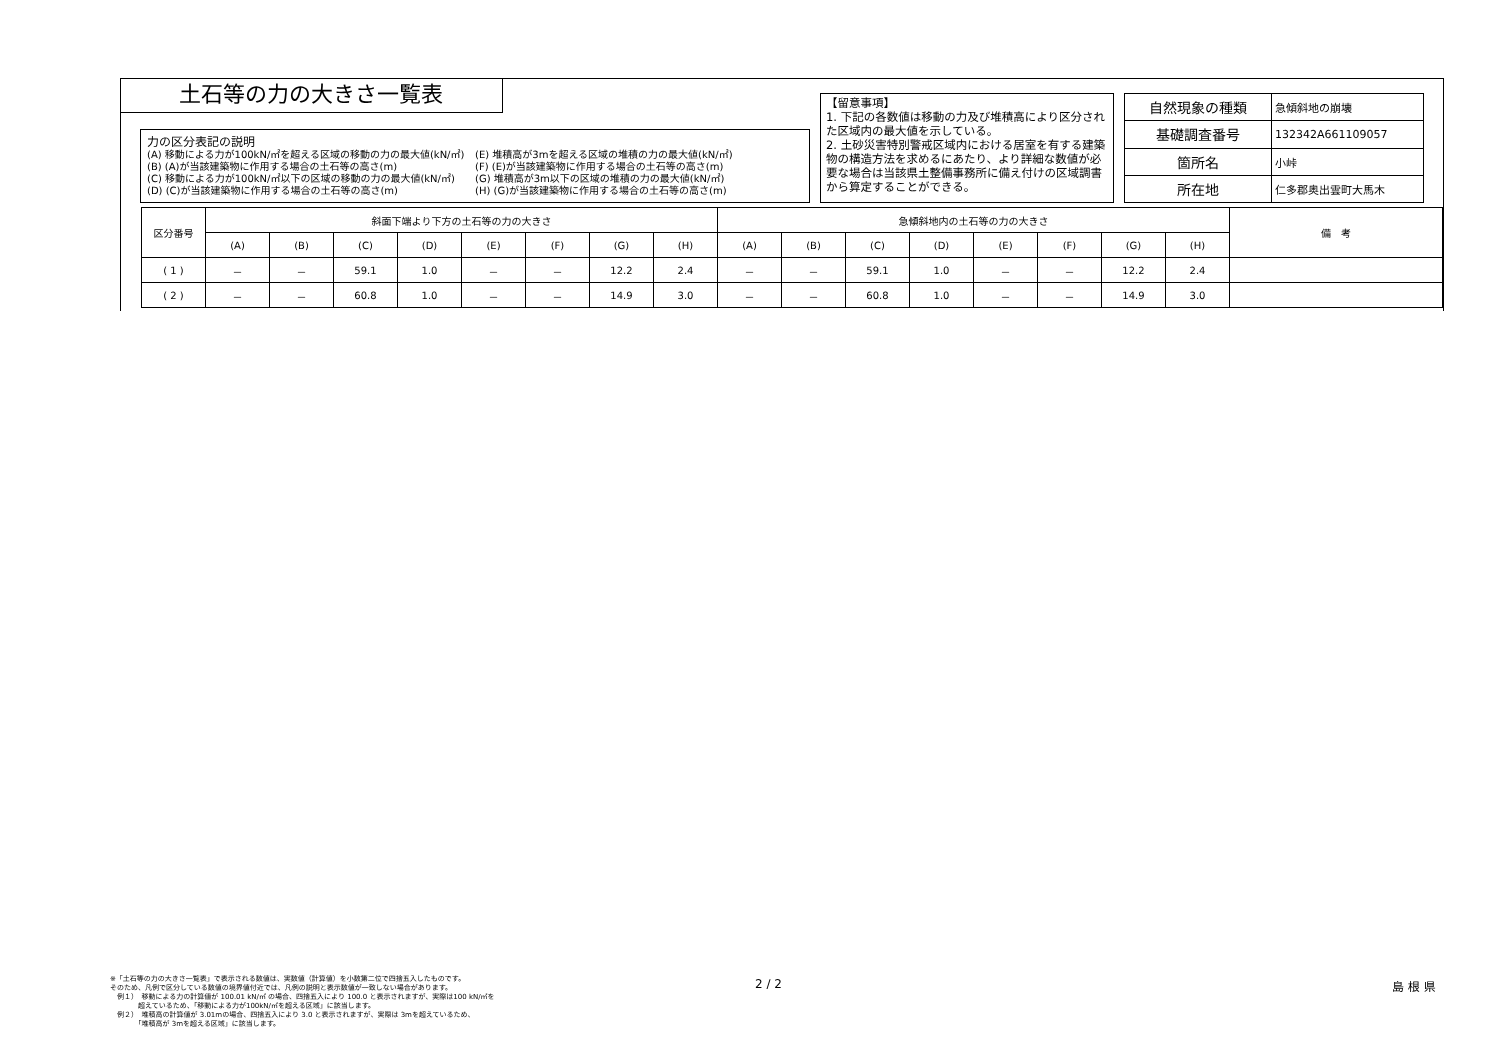土石等の力の大きさ一覧表
力の区分表記の説明
(A) 移動による力が100kN/㎡を超える区域の移動の力の最大値(kN/㎡)
(B) (A)が当該建築物に作用する場合の土石等の高さ(m)
(C) 移動による力が100kN/㎡以下の区域の移動の力の最大値(kN/㎡)
(D) (C)が当該建築物に作用する場合の土石等の高さ(m)
(E) 堆積高が3mを超える区域の堆積の力の最大値(kN/㎡)
(F) (E)が当該建築物に作用する場合の土石等の高さ(m)
(G) 堆積高が3m以下の区域の堆積の力の最大値(kN/㎡)
(H) (G)が当該建築物に作用する場合の土石等の高さ(m)
【留意事項】
1. 下記の各数値は移動の力及び堆積高により区分された区域内の最大値を示している。
2. 土砂災害特別警戒区域内における居室を有する建築物の構造方法を求めるにあたり、より詳細な数値が必要な場合は当該県土整備事務所に備え付けの区域調書から算定することができる。
| 自然現象の種類 | 急傾斜地の崩壊 |
| 基礎調査番号 | 132342A661109057 |
| 箇所名 | 小峠 |
| 所在地 | 仁多郡奥出雲町大馬木 |
| 区分番号 | 斜面下端より下方の土石等の力の大きさ | | | | | | | | 急傾斜地内の土石等の力の大きさ | | | | | | | | 備 考 |
| --- | --- | --- | --- | --- | --- | --- | --- | --- | --- | --- | --- | --- | --- | --- | --- | --- | --- |
| | (A) | (B) | (C) | (D) | (E) | (F) | (G) | (H) | (A) | (B) | (C) | (D) | (E) | (F) | (G) | (H) | |
| ( 1 ) | － | － | 59.1 | 1.0 | － | － | 12.2 | 2.4 | － | － | 59.1 | 1.0 | － | － | 12.2 | 2.4 | |
| ( 2 ) | － | － | 60.8 | 1.0 | － | － | 14.9 | 3.0 | － | － | 60.8 | 1.0 | － | － | 14.9 | 3.0 | |
※「土石等の力の大きさ一覧表」で表示される数値は、実数値（計算値）を小数第二位で四捨五入したものです。
そのため、凡例で区分している数値の境界値付近では、凡例の説明と表示数値が一致しない場合があります。
　例１）　移動による力の計算値が 100.01 kN/㎡ の場合、四捨五入により 100.0 と表示されますが、実際は100 kN/㎡を
　　　　超えているため、「移動による力が100kN/㎡を超える区域」に該当します。
　例２）　堆積高の計算値が 3.01mの場合、四捨五入により 3.0 と表示されますが、実際は 3mを超えているため、
　　　　「堆積高が 3mを超える区域」に該当します。
2 / 2 島 根 県